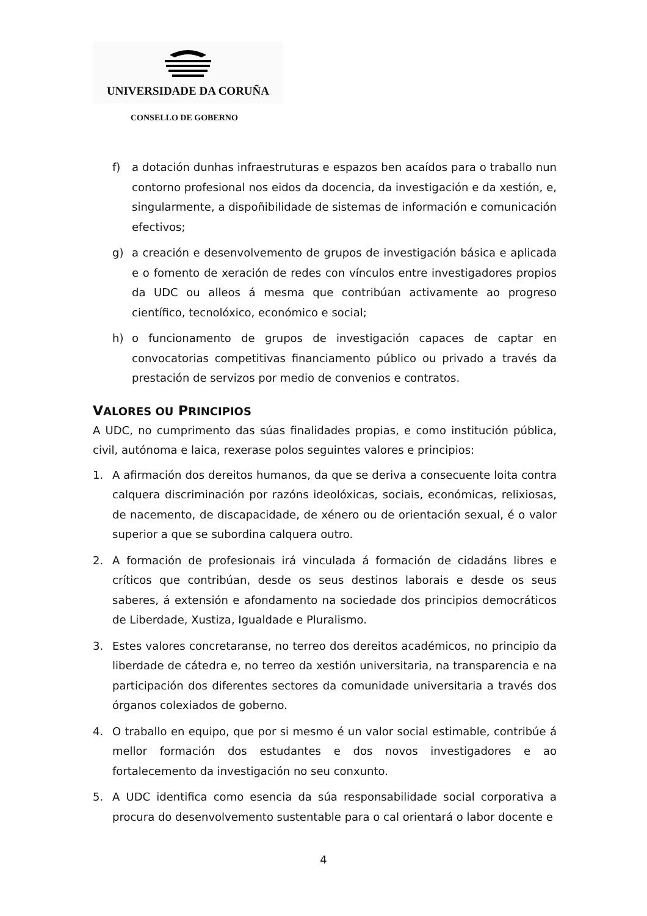UNIVERSIDADE DA CORUÑA
CONSELLO DE GOBERNO
f) a dotación dunhas infraestruturas e espazos ben acaídos para o traballo nun contorno profesional nos eidos da docencia, da investigación e da xestión, e, singularmente, a dispoñibilidade de sistemas de información e comunicación efectivos;
g) a creación e desenvolvemento de grupos de investigación básica e aplicada e o fomento de xeración de redes con vínculos entre investigadores propios da UDC ou alleos á mesma que contribúan activamente ao progreso científico, tecnolóxico, económico e social;
h) o funcionamento de grupos de investigación capaces de captar en convocatorias competitivas financiamento público ou privado a través da prestación de servizos por medio de convenios e contratos.
VALORES OU PRINCIPIOS
A UDC, no cumprimento das súas finalidades propias, e como institución pública, civil, autónoma e laica, rexerase polos seguintes valores e principios:
1. A afirmación dos dereitos humanos, da que se deriva a consecuente loita contra calquera discriminación por razóns ideolóxicas, sociais, económicas, relixiosas, de nacemento, de discapacidade, de xénero ou de orientación sexual, é o valor superior a que se subordina calquera outro.
2. A formación de profesionais irá vinculada á formación de cidadáns libres e críticos que contribúan, desde os seus destinos laborais e desde os seus saberes, á extensión e afondamento na sociedade dos principios democráticos de Liberdade, Xustiza, Igualdade e Pluralismo.
3. Estes valores concretaranse, no terreo dos dereitos académicos, no principio da liberdade de cátedra e, no terreo da xestión universitaria, na transparencia e na participación dos diferentes sectores da comunidade universitaria a través dos órganos colexiados de goberno.
4. O traballo en equipo, que por si mesmo é un valor social estimable, contribúe á mellor formación dos estudantes e dos novos investigadores e ao fortalecemento da investigación no seu conxunto.
5. A UDC identifica como esencia da súa responsabilidade social corporativa a procura do desenvolvemento sustentable para o cal orientará o labor docente e
4